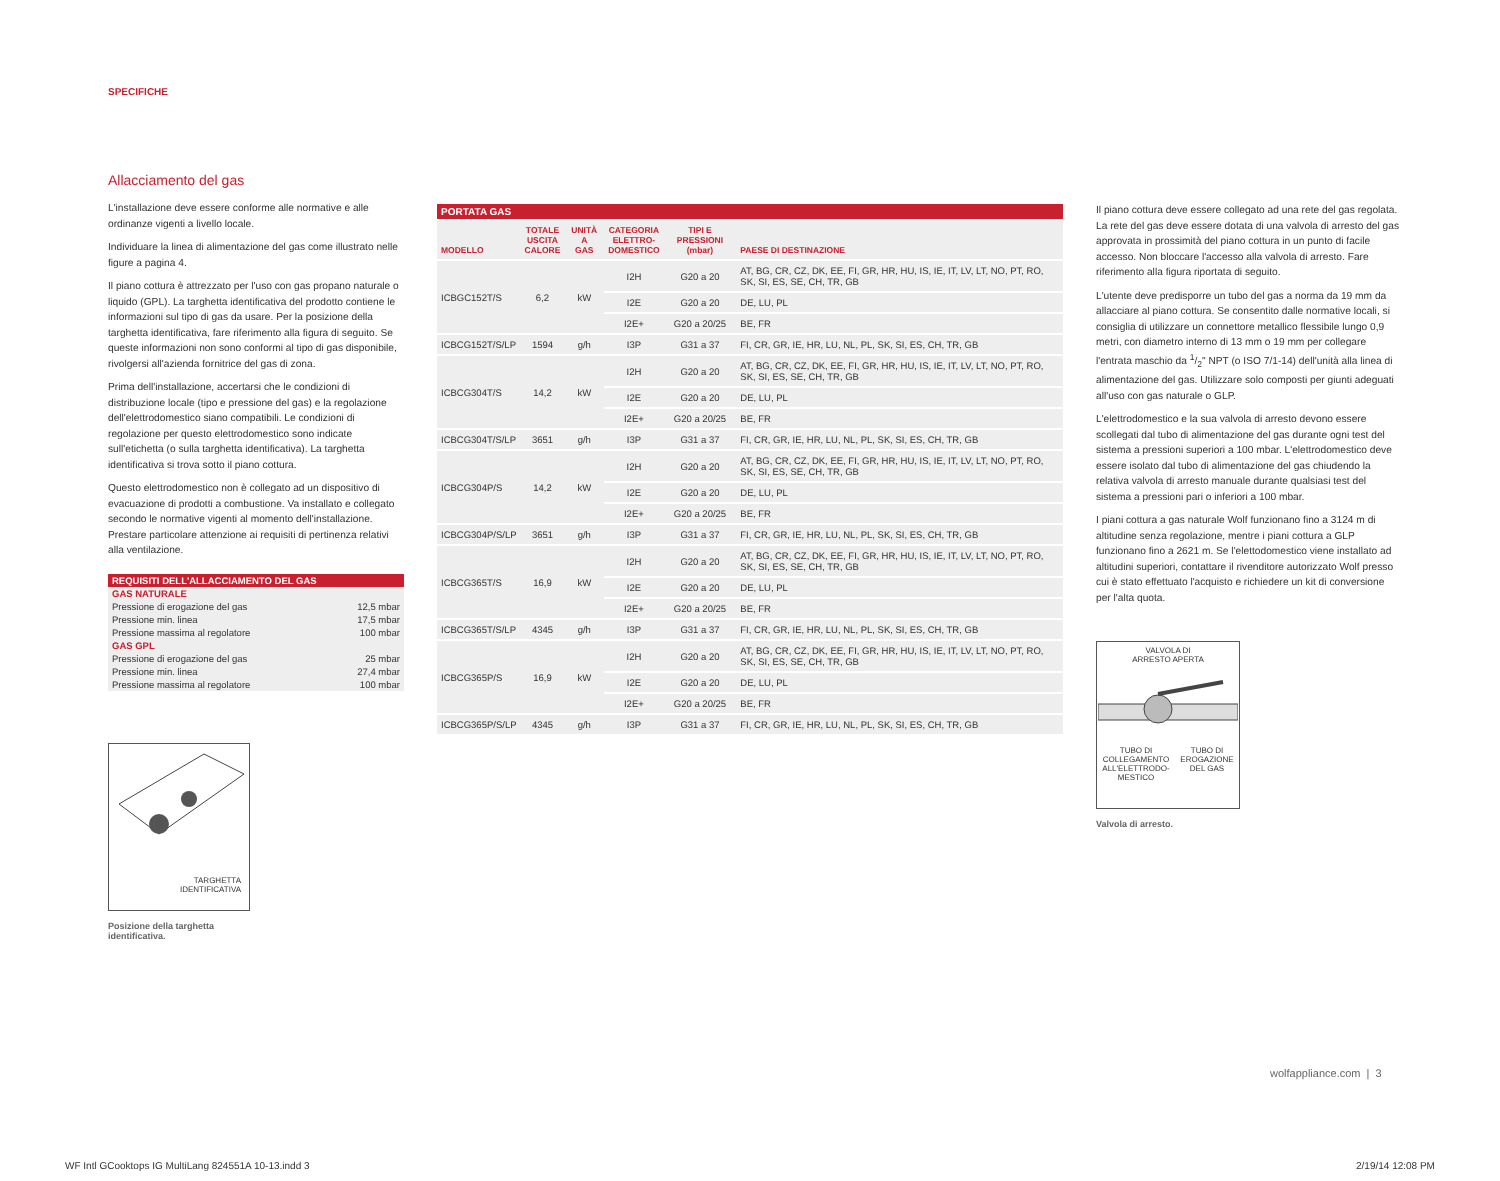SPECIFICHE
Allacciamento del gas
L'installazione deve essere conforme alle normative e alle ordinanze vigenti a livello locale.
Individuare la linea di alimentazione del gas come illustrato nelle figure a pagina 4.
Il piano cottura è attrezzato per l'uso con gas propano naturale o liquido (GPL). La targhetta identificativa del prodotto contiene le informazioni sul tipo di gas da usare. Per la posizione della targhetta identificativa, fare riferimento alla figura di seguito. Se queste informazioni non sono conformi al tipo di gas disponibile, rivolgersi all'azienda fornitrice del gas di zona.
Prima dell'installazione, accertarsi che le condizioni di distribuzione locale (tipo e pressione del gas) e la regolazione dell'elettrodomestico siano compatibili. Le condizioni di regolazione per questo elettrodomestico sono indicate sull'etichetta (o sulla targhetta identificativa). La targhetta identificativa si trova sotto il piano cottura.
Questo elettrodomestico non è collegato ad un dispositivo di evacuazione di prodotti a combustione. Va installato e collegato secondo le normative vigenti al momento dell'installazione. Prestare particolare attenzione ai requisiti di pertinenza relativi alla ventilazione.
| REQUISITI DELL'ALLACCIAMENTO DEL GAS | |
| GAS NATURALE | |
| Pressione di erogazione del gas | 12,5 mbar |
| Pressione min. linea | 17,5 mbar |
| Pressione massima al regolatore | 100 mbar |
| GAS GPL | |
| Pressione di erogazione del gas | 25 mbar |
| Pressione min. linea | 27,4 mbar |
| Pressione massima al regolatore | 100 mbar |
TARGHETTA
IDENTIFICATIVA
Posizione della targhetta
identificativa.
| PORTATA GAS | | | | | |
| --- | --- | --- | --- | --- | --- |
| MODELLO | TOTALE USCITA CALORE | UNITÀ A GAS | CATEGORIA ELETTRO- DOMESTICO | TIPI E PRESSIONI (mbar) | PAESE DI DESTINAZIONE |
| ICBGC152T/S | 6,2 | kW | I2H | G20 a 20 | AT, BG, CR, CZ, DK, EE, FI, GR, HR, HU, IS, IE, IT, LV, LT, NO, PT, RO, SK, SI, ES, SE, CH, TR, GB |
| | | | I2E | G20 a 20 | DE, LU, PL |
| | | | I2E+ | G20 a 20/25 | BE, FR |
| ICBCG152T/S/LP | 1594 | g/h | I3P | G31 a 37 | FI, CR, GR, IE, HR, LU, NL, PL, SK, SI, ES, CH, TR, GB |
| ICBCG304T/S | 14,2 | kW | I2H | G20 a 20 | AT, BG, CR, CZ, DK, EE, FI, GR, HR, HU, IS, IE, IT, LV, LT, NO, PT, RO, SK, SI, ES, SE, CH, TR, GB |
| | | | I2E | G20 a 20 | DE, LU, PL |
| | | | I2E+ | G20 a 20/25 | BE, FR |
| ICBCG304T/S/LP | 3651 | g/h | I3P | G31 a 37 | FI, CR, GR, IE, HR, LU, NL, PL, SK, SI, ES, CH, TR, GB |
| ICBCG304P/S | 14,2 | kW | I2H | G20 a 20 | AT, BG, CR, CZ, DK, EE, FI, GR, HR, HU, IS, IE, IT, LV, LT, NO, PT, RO, SK, SI, ES, SE, CH, TR, GB |
| | | | I2E | G20 a 20 | DE, LU, PL |
| | | | I2E+ | G20 a 20/25 | BE, FR |
| ICBCG304P/S/LP | 3651 | g/h | I3P | G31 a 37 | FI, CR, GR, IE, HR, LU, NL, PL, SK, SI, ES, CH, TR, GB |
| ICBCG365T/S | 16,9 | kW | I2H | G20 a 20 | AT, BG, CR, CZ, DK, EE, FI, GR, HR, HU, IS, IE, IT, LV, LT, NO, PT, RO, SK, SI, ES, SE, CH, TR, GB |
| | | | I2E | G20 a 20 | DE, LU, PL |
| | | | I2E+ | G20 a 20/25 | BE, FR |
| ICBCG365T/S/LP | 4345 | g/h | I3P | G31 a 37 | FI, CR, GR, IE, HR, LU, NL, PL, SK, SI, ES, CH, TR, GB |
| ICBCG365P/S | 16,9 | kW | I2H | G20 a 20 | AT, BG, CR, CZ, DK, EE, FI, GR, HR, HU, IS, IE, IT, LV, LT, NO, PT, RO, SK, SI, ES, SE, CH, TR, GB |
| | | | I2E | G20 a 20 | DE, LU, PL |
| | | | I2E+ | G20 a 20/25 | BE, FR |
| ICBCG365P/S/LP | 4345 | g/h | I3P | G31 a 37 | FI, CR, GR, IE, HR, LU, NL, PL, SK, SI, ES, CH, TR, GB |
Il piano cottura deve essere collegato ad una rete del gas regolata. La rete del gas deve essere dotata di una valvola di arresto del gas approvata in prossimità del piano cottura in un punto di facile accesso. Non bloccare l'accesso alla valvola di arresto. Fare riferimento alla figura riportata di seguito.
L'utente deve predisporre un tubo del gas a norma da 19 mm da allacciare al piano cottura. Se consentito dalle normative locali, si consiglia di utilizzare un connettore metallico flessibile lungo 0,9 metri, con diametro interno di 13 mm o 19 mm per collegare l'entrata maschio da 1/2" NPT (o ISO 7/1-14) dell'unità alla linea di alimentazione del gas. Utilizzare solo composti per giunti adeguati all'uso con gas naturale o GLP.
L'elettrodomestico e la sua valvola di arresto devono essere scollegati dal tubo di alimentazione del gas durante ogni test del sistema a pressioni superiori a 100 mbar. L'elettrodomestico deve essere isolato dal tubo di alimentazione del gas chiudendo la relativa valvola di arresto manuale durante qualsiasi test del sistema a pressioni pari o inferiori a 100 mbar.
I piani cottura a gas naturale Wolf funzionano fino a 3124 m di altitudine senza regolazione, mentre i piani cottura a GLP funzionano fino a 2621 m. Se l'elettodomestico viene installato ad altitudini superiori, contattare il rivenditore autorizzato Wolf presso cui è stato effettuato l'acquisto e richiedere un kit di conversione per l'alta quota.
VALVOLA DI
ARRESTO APERTA
TUBO DI
COLLEGAMENTO
ALL'ELETTRODO-
MESTICO TUBO DI
EROGAZIONE
DEL GAS
Valvola di arresto.
wolfappliance.com | 3
WF Intl GCooktops IG MultiLang 824551A 10-13.indd 3
2/19/14 12:08 PM